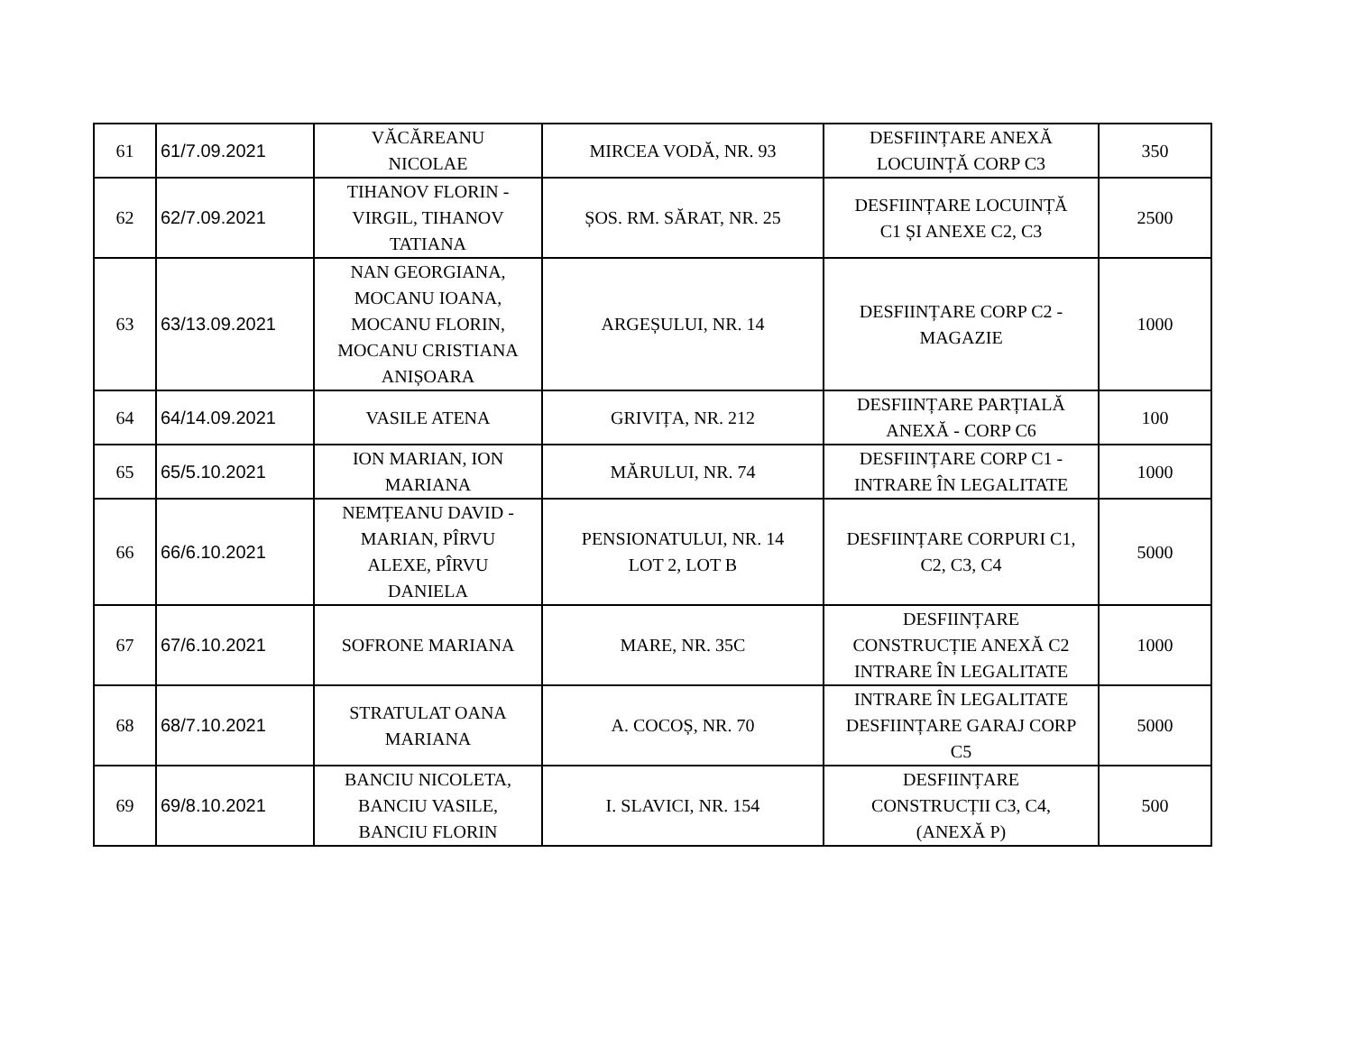| 61 | 61/7.09.2021 | VĂCĂREANU NICOLAE | MIRCEA VODĂ, NR. 93 | DESFIINȚARE ANEXĂ LOCUINȚĂ CORP C3 | 350 |
| 62 | 62/7.09.2021 | TIHANOV FLORIN - VIRGIL, TIHANOV TATIANA | ȘOS. RM. SĂRAT, NR. 25 | DESFIINȚARE LOCUINȚĂ C1 ȘI ANEXE C2, C3 | 2500 |
| 63 | 63/13.09.2021 | NAN GEORGIANA, MOCANU IOANA, MOCANU FLORIN, MOCANU CRISTIANA ANIȘOARA | ARGEȘULUI, NR. 14 | DESFIINȚARE CORP C2 - MAGAZIE | 1000 |
| 64 | 64/14.09.2021 | VASILE ATENA | GRIVIȚA, NR. 212 | DESFIINȚARE PARȚIALĂ ANEXĂ - CORP C6 | 100 |
| 65 | 65/5.10.2021 | ION MARIAN, ION MARIANA | MĂRULUI, NR. 74 | DESFIINȚARE CORP C1 - INTRARE ÎN LEGALITATE | 1000 |
| 66 | 66/6.10.2021 | NEMȚEANU DAVID - MARIAN, PÎRVU ALEXE, PÎRVU DANIELA | PENSIONATULUI, NR. 14 LOT 2, LOT B | DESFIINȚARE CORPURI C1, C2, C3, C4 | 5000 |
| 67 | 67/6.10.2021 | SOFRONE MARIANA | MARE, NR. 35C | DESFIINȚARE CONSTRUCȚIE ANEXĂ C2 INTRARE ÎN LEGALITATE | 1000 |
| 68 | 68/7.10.2021 | STRATULAT OANA MARIANA | A. COCOȘ, NR. 70 | INTRARE ÎN LEGALITATE DESFIINȚARE GARAJ CORP C5 | 5000 |
| 69 | 69/8.10.2021 | BANCIU NICOLETA, BANCIU VASILE, BANCIU FLORIN | I. SLAVICI, NR. 154 | DESFIINȚARE CONSTRUCȚII C3, C4, (ANEXĂ P) | 500 |